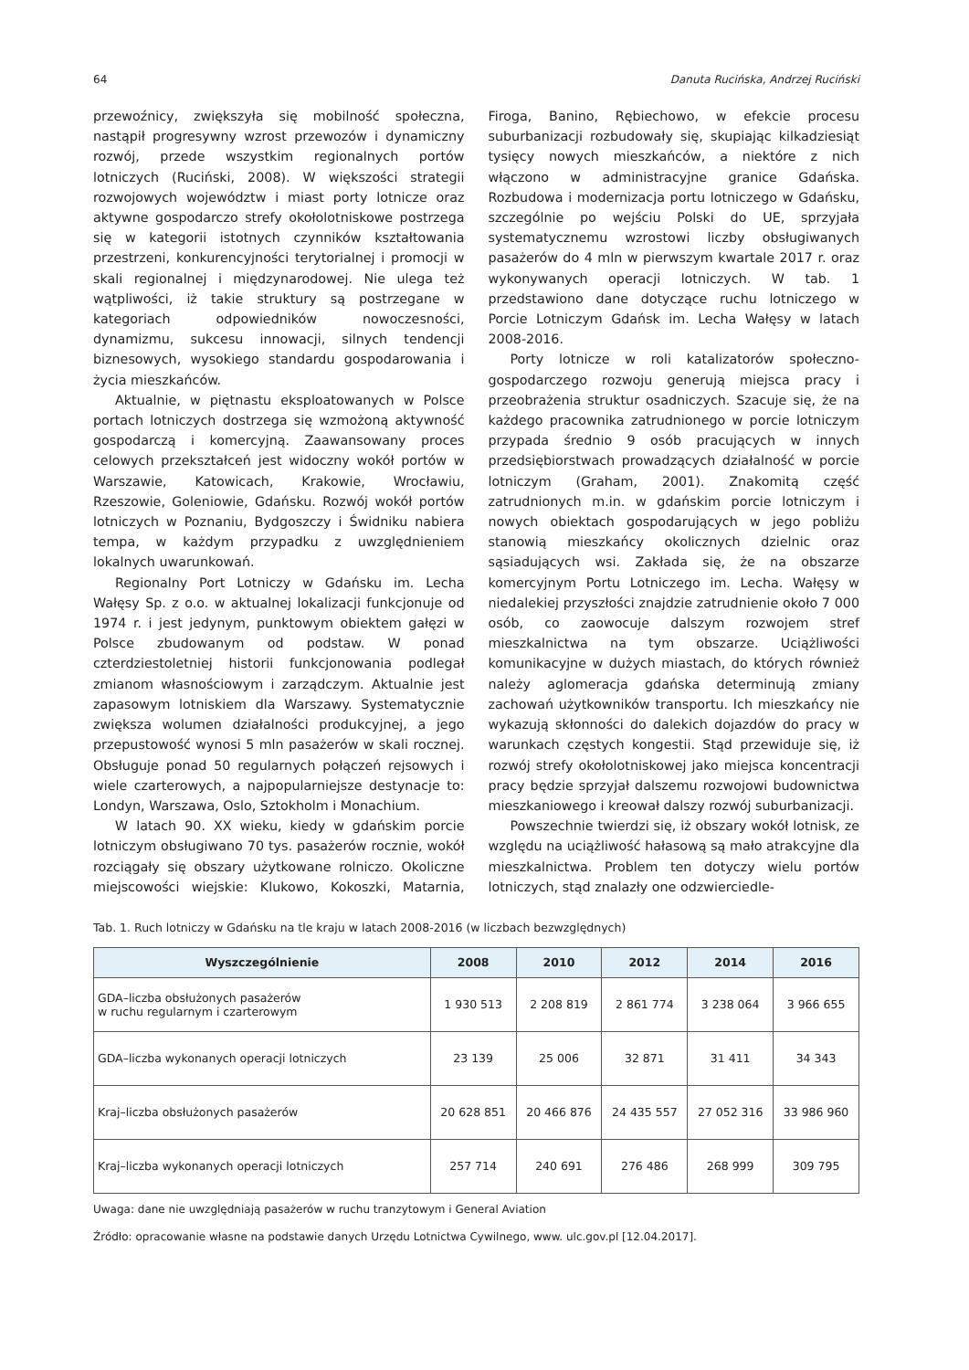64 Danuta Rucińska, Andrzej Ruciński
przewoźnicy, zwiększyła się mobilność społeczna, nastąpił progresywny wzrost przewozów i dynamiczny rozwój, przede wszystkim regionalnych portów lotniczych (Ruciński, 2008). W większości strategii rozwojowych województw i miast porty lotnicze oraz aktywne gospodarczo strefy okołolotniskowe postrzega się w kategorii istotnych czynników kształtowania przestrzeni, konkurencyjności terytorialnej i promocji w skali regionalnej i międzynarodowej. Nie ulega też wątpliwości, iż takie struktury są postrzegane w kategoriach odpowiedników nowoczesności, dynamizmu, sukcesu innowacji, silnych tendencji biznesowych, wysokiego standardu gospodarowania i życia mieszkańców.
Aktualnie, w piętnastu eksploatowanych w Polsce portach lotniczych dostrzega się wzmożoną aktywność gospodarczą i komercyjną. Zaawansowany proces celowych przekształceń jest widoczny wokół portów w Warszawie, Katowicach, Krakowie, Wrocławiu, Rzeszowie, Goleniowie, Gdańsku. Rozwój wokół portów lotniczych w Poznaniu, Bydgoszczy i Świdniku nabiera tempa, w każdym przypadku z uwzględnieniem lokalnych uwarunkowań.
Regionalny Port Lotniczy w Gdańsku im. Lecha Wałęsy Sp. z o.o. w aktualnej lokalizacji funkcjonuje od 1974 r. i jest jedynym, punktowym obiektem gałęzi w Polsce zbudowanym od podstaw. W ponad czterdziestoletniej historii funkcjonowania podlegał zmianom własnościowym i zarządczym. Aktualnie jest zapasowym lotniskiem dla Warszawy. Systematycznie zwiększa wolumen działalności produkcyjnej, a jego przepustowość wynosi 5 mln pasażerów w skali rocznej. Obsługuje ponad 50 regularnych połączeń rejsowych i wiele czarterowych, a najpopularniejsze destynacje to: Londyn, Warszawa, Oslo, Sztokholm i Monachium.
W latach 90. XX wieku, kiedy w gdańskim porcie lotniczym obsługiwano 70 tys. pasażerów rocznie, wokół rozciągały się obszary użytkowane rolniczo. Okoliczne miejscowości wiejskie: Klukowo, Kokoszki, Matarnia, Firoga, Banino, Rębiechowo, w efekcie procesu suburbanizacji rozbudowały się, skupiając kilkadziesiąt tysięcy nowych mieszkańców, a niektóre z nich włączono w administracyjne granice Gdańska. Rozbudowa i modernizacja portu lotniczego w Gdańsku, szczególnie po wejściu Polski do UE, sprzyjała systematycznemu wzrostowi liczby obsługiwanych pasażerów do 4 mln w pierwszym kwartale 2017 r. oraz wykonywanych operacji lotniczych. W tab. 1 przedstawiono dane dotyczące ruchu lotniczego w Porcie Lotniczym Gdańsk im. Lecha Wałęsy w latach 2008-2016.
Porty lotnicze w roli katalizatorów społeczno-gospodarczego rozwoju generują miejsca pracy i przeobrażenia struktur osadniczych. Szacuje się, że na każdego pracownika zatrudnionego w porcie lotniczym przypada średnio 9 osób pracujących w innych przedsiębiorstwach prowadzących działalność w porcie lotniczym (Graham, 2001). Znakomitą część zatrudnionych m.in. w gdańskim porcie lotniczym i nowych obiektach gospodarujących w jego pobliżu stanowią mieszkańcy okolicznych dzielnic oraz sąsiadujących wsi. Zakłada się, że na obszarze komercyjnym Portu Lotniczego im. Lecha. Wałęsy w niedalekiej przyszłości znajdzie zatrudnienie około 7 000 osób, co zaowocuje dalszym rozwojem stref mieszkalnictwa na tym obszarze. Uciążliwości komunikacyjne w dużych miastach, do których również należy aglomeracja gdańska determinują zmiany zachowań użytkowników transportu. Ich mieszkańcy nie wykazują skłonności do dalekich dojazdów do pracy w warunkach częstych kongestii. Stąd przewiduje się, iż rozwój strefy okołolotniskowej jako miejsca koncentracji pracy będzie sprzyjał dalszemu rozwojowi budownictwa mieszkaniowego i kreował dalszy rozwój suburbanizacji.
Powszechnie twierdzi się, iż obszary wokół lotnisk, ze względu na uciążliwość hałasową są mało atrakcyjne dla mieszkalnictwa. Problem ten dotyczy wielu portów lotniczych, stąd znalazły one odzwierciedle-
Tab. 1. Ruch lotniczy w Gdańsku na tle kraju w latach 2008-2016 (w liczbach bezwzględnych)
| Wyszczególnienie | 2008 | 2010 | 2012 | 2014 | 2016 |
| --- | --- | --- | --- | --- | --- |
| GDA–liczba obsłużonych pasażerów w ruchu regularnym i czarterowym | 1 930 513 | 2 208 819 | 2 861 774 | 3 238 064 | 3 966 655 |
| GDA–liczba wykonanych operacji lotniczych | 23 139 | 25 006 | 32 871 | 31 411 | 34 343 |
| Kraj–liczba obsłużonych pasażerów | 20 628 851 | 20 466 876 | 24 435 557 | 27 052 316 | 33 986 960 |
| Kraj–liczba wykonanych operacji lotniczych | 257 714 | 240 691 | 276 486 | 268 999 | 309 795 |
Uwaga: dane nie uwzględniają pasażerów w ruchu tranzytowym i General Aviation
Źródło: opracowanie własne na podstawie danych Urzędu Lotnictwa Cywilnego, www. ulc.gov.pl [12.04.2017].